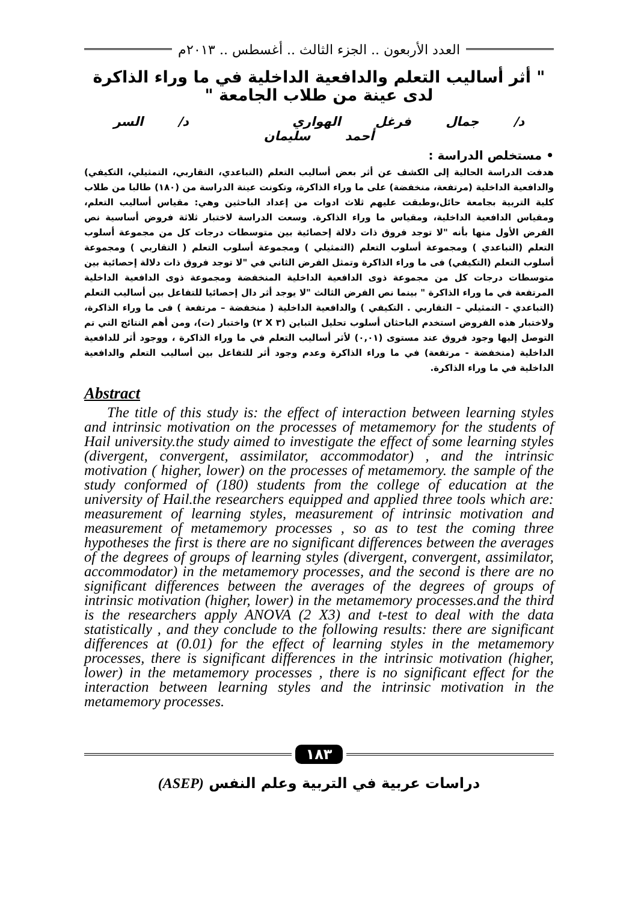العدد الأربعون .. الجزء الثالث .. أغسطس .. ٢٠١٣م
" أثر أساليب التعلم والدافعية الداخلية في ما وراء الذاكرة لدى عينة من طلاب الجامعة "
د/ جمال فرغل الهواري د/ السر أحمد سليمان
• مستخلص الدراسة :
هدفت الدراسة الحالية إلى الكشف عن أثر بعض أساليب التعلم (التباعدي، التقاربي، التمثيلي، التكيفي) والدافعية الداخلية (مرتفعة، منخفضة) على ما وراء الذاكرة، وتكونت عينة الدراسة من (١٨٠) طالبا من طلاب كلية التربية بجامعة حائل،وطبقت عليهم ثلاث ادوات من إعداد الباحثين وهي: مقياس أساليب التعلم، ومقياس الدافعية الداخلية، ومقياس ما وراء الذاكرة. وسعت الدراسة لاختبار ثلاثة فروض أساسية نص الفرض الأول منها بأنه "لا توجد فروق ذات دلالة إحصائية بين متوسطات درجات كل من مجموعة أسلوب التعلم (التباعدي ) ومجموعة أسلوب التعلم (التمثيلي ) ومجموعة أسلوب التعلم ( التقاربي ) ومجموعة أسلوب التعلم (التكيفي) فى ما وراء الذاكرة وتمثل الفرض الثاني في "لا توجد فروق ذات دلالة إحصائية بين متوسطات درجات كل من مجموعة ذوى الدافعية الداخلية المنخفضة ومجموعة ذوى الدافعية الداخلية المرتفعة في ما وراء الذاكرة " بينما نص الفرض الثالث "لا يوجد أثر دال إحصائيا للتفاعل بين أساليب التعلم (التباعدي - التمثيلي – التقاربي . التكيفي ) والدافعية الداخلية ( منخفضة – مرتفعة ) فى ما وراء الذاكرة، ولاختبار هذه الفروض استخدم الباحثان أسلوب تحليل التباين (٣ X ٢) واختبار (ت)، ومن أهم النتائج التي تم التوصل إليها وجود فروق عند مستوى (٠,٠١) لأثر أساليب التعلم في ما وراء الذاكرة ، ووجود أثر للدافعية الداخلية (منخفضة - مرتفعة) في ما وراء الذاكرة وعدم وجود أثر للتفاعل بين أساليب التعلم والدافعية الداخلية في ما وراء الذاكرة.
Abstract
The title of this study is: the effect of interaction between learning styles and intrinsic motivation on the processes of metamemory for the students of Hail university.the study aimed to investigate the effect of some learning styles (divergent, convergent, assimilator, accommodator) , and the intrinsic motivation ( higher, lower) on the processes of metamemory. the sample of the study conformed of (180) students from the college of education at the university of Hail.the researchers equipped and applied three tools which are: measurement of learning styles, measurement of intrinsic motivation and measurement of metamemory processes , so as to test the coming three hypotheses the first is there are no significant differences between the averages of the degrees of groups of learning styles (divergent, convergent, assimilator, accommodator) in the metamemory processes, and the second is there are no significant differences between the averages of the degrees of groups of intrinsic motivation (higher, lower) in the metamemory processes.and the third is the researchers apply ANOVA (2 X3) and t-test to deal with the data statistically , and they conclude to the following results: there are significant differences at (0.01) for the effect of learning styles in the metamemory processes, there is significant differences in the intrinsic motivation (higher, lower) in the metamemory processes , there is no significant effect for the interaction between learning styles and the intrinsic motivation in the metamemory processes.
١٨٣
دراسات عربية في التربية وعلم النفس (ASEP)